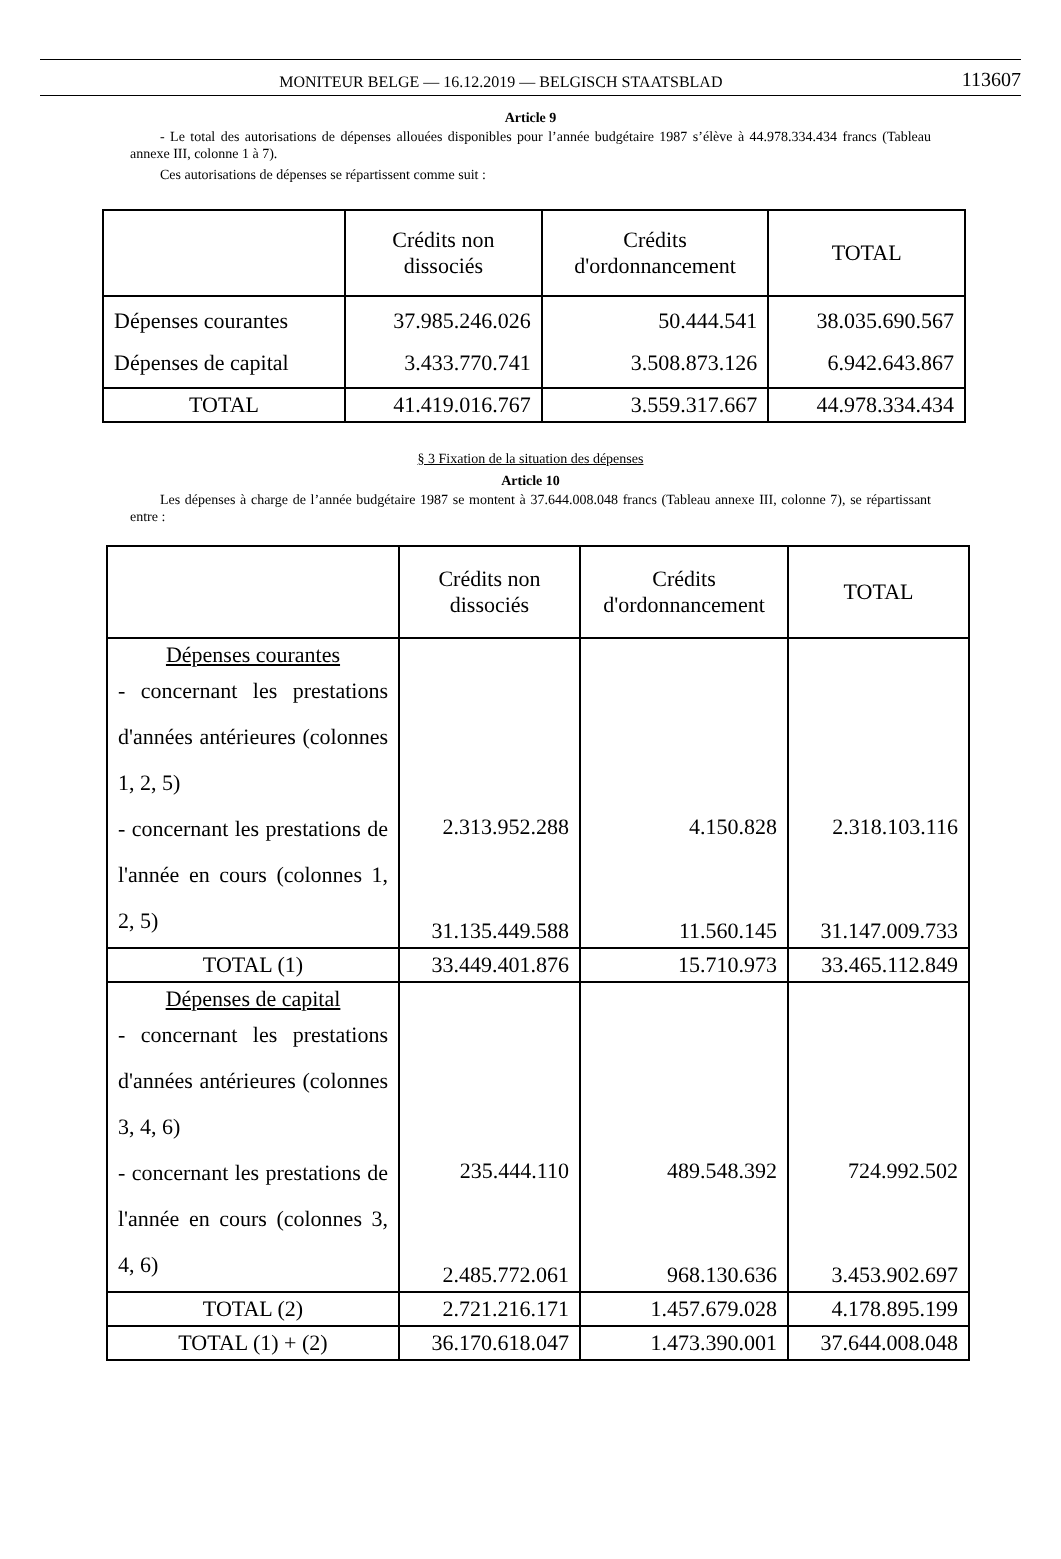MONITEUR BELGE — 16.12.2019 — BELGISCH STAATSBLAD 113607
Article 9
- Le total des autorisations de dépenses allouées disponibles pour l’année budgétaire 1987 s’élève à 44.978.334.434 francs (Tableau annexe III, colonne 1 à 7).
Ces autorisations de dépenses se répartissent comme suit :
| | Crédits non dissociés | Crédits d'ordonnancement | TOTAL |
| Dépenses courantes Dépenses de capital | 37.985.246.026 3.433.770.741 | 50.444.541 3.508.873.126 | 38.035.690.567 6.942.643.867 |
| TOTAL | 41.419.016.767 | 3.559.317.667 | 44.978.334.434 |
§ 3 Fixation de la situation des dépenses
Article 10
Les dépenses à charge de l’année budgétaire 1987 se montent à 37.644.008.048 francs (Tableau annexe III, colonne 7), se répartissant entre :
| | Crédits non dissociés | Crédits d'ordonnancement | TOTAL |
| Dépenses courantes - concernant les prestations d'années antérieures (colonnes 1, 2, 5) - concernant les prestations de l'année en cours (colonnes 1, 2, 5) | 2.313.952.288 31.135.449.588 | 4.150.828 11.560.145 | 2.318.103.116 31.147.009.733 |
| TOTAL (1) | 33.449.401.876 | 15.710.973 | 33.465.112.849 |
| Dépenses de capital - concernant les prestations d'années antérieures (colonnes 3, 4, 6) - concernant les prestations de l'année en cours (colonnes 3, 4, 6) | 235.444.110 2.485.772.061 | 489.548.392 968.130.636 | 724.992.502 3.453.902.697 |
| TOTAL (2) | 2.721.216.171 | 1.457.679.028 | 4.178.895.199 |
| TOTAL (1) + (2) | 36.170.618.047 | 1.473.390.001 | 37.644.008.048 |